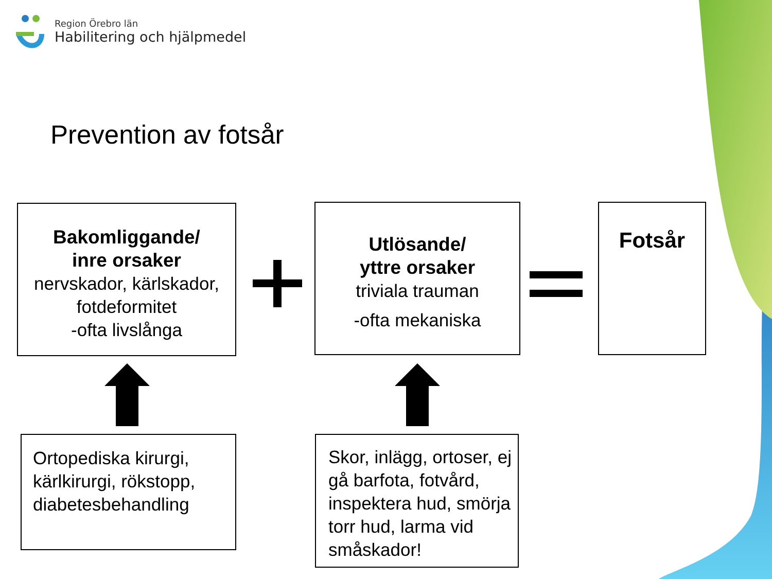Region Örebro län
Habilitering och hjälpmedel
Prevention av fotsår
Bakomliggande/
inre orsaker
nervskador, kärlskador, fotdeformitet
-ofta livslånga
Utlösande/
yttre orsaker
triviala trauman
-ofta mekaniska
Fotsår
Ortopediska kirurgi, kärlkirurgi, rökstopp, diabetesbehandling
Skor, inlägg, ortoser, ej gå barfota, fotvård, inspektera hud, smörja torr hud, larma vid småskador!